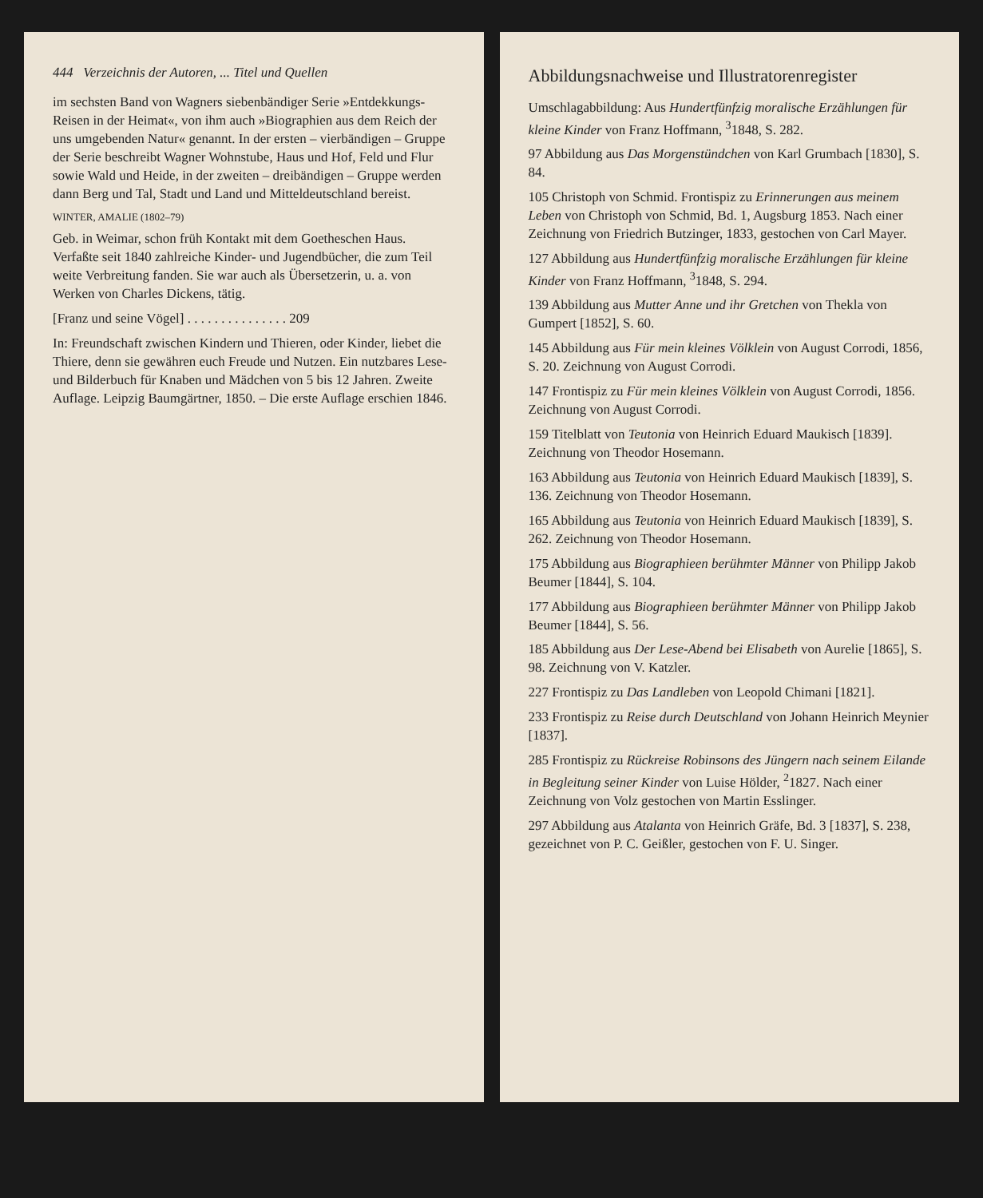444 Verzeichnis der Autoren, ... Titel und Quellen
im sechsten Band von Wagners siebenbändiger Serie »Entdekkungs-Reisen in der Heimat«, von ihm auch »Biographien aus dem Reich der uns umgebenden Natur« genannt. In der ersten – vierbändigen – Gruppe der Serie beschreibt Wagner Wohnstube, Haus und Hof, Feld und Flur sowie Wald und Heide, in der zweiten – dreibändigen – Gruppe werden dann Berg und Tal, Stadt und Land und Mitteldeutschland bereist.
WINTER, AMALIE (1802–79)
Geb. in Weimar, schon früh Kontakt mit dem Goetheschen Haus. Verfaßte seit 1840 zahlreiche Kinder- und Jugendbücher, die zum Teil weite Verbreitung fanden. Sie war auch als Übersetzerin, u. a. von Werken von Charles Dickens, tätig.
[Franz und seine Vögel] . . . . . . . . . . . . . . . 209
In: Freundschaft zwischen Kindern und Thieren, oder Kinder, liebet die Thiere, denn sie gewähren euch Freude und Nutzen. Ein nutzbares Lese- und Bilderbuch für Knaben und Mädchen von 5 bis 12 Jahren. Zweite Auflage. Leipzig Baumgärtner, 1850. – Die erste Auflage erschien 1846.
Abbildungsnachweise und Illustratorenregister
Umschlagabbildung: Aus Hundertfünfzig moralische Erzählungen für kleine Kinder von Franz Hoffmann, <sup>3</sup>1848, S. 282.
97 Abbildung aus Das Morgenstündchen von Karl Grumbach [1830], S. 84.
105 Christoph von Schmid. Frontispiz zu Erinnerungen aus meinem Leben von Christoph von Schmid, Bd. 1, Augsburg 1853. Nach einer Zeichnung von Friedrich Butzinger, 1833, gestochen von Carl Mayer.
127 Abbildung aus Hundertfünfzig moralische Erzählungen für kleine Kinder von Franz Hoffmann, <sup>3</sup>1848, S. 294.
139 Abbildung aus Mutter Anne und ihr Gretchen von Thekla von Gumpert [1852], S. 60.
145 Abbildung aus Für mein kleines Völklein von August Corrodi, 1856, S. 20. Zeichnung von August Corrodi.
147 Frontispiz zu Für mein kleines Völklein von August Corrodi, 1856. Zeichnung von August Corrodi.
159 Titelblatt von Teutonia von Heinrich Eduard Maukisch [1839]. Zeichnung von Theodor Hosemann.
163 Abbildung aus Teutonia von Heinrich Eduard Maukisch [1839], S. 136. Zeichnung von Theodor Hosemann.
165 Abbildung aus Teutonia von Heinrich Eduard Maukisch [1839], S. 262. Zeichnung von Theodor Hosemann.
175 Abbildung aus Biographieen berühmter Männer von Philipp Jakob Beumer [1844], S. 104.
177 Abbildung aus Biographieen berühmter Männer von Philipp Jakob Beumer [1844], S. 56.
185 Abbildung aus Der Lese-Abend bei Elisabeth von Aurelie [1865], S. 98. Zeichnung von V. Katzler.
227 Frontispiz zu Das Landleben von Leopold Chimani [1821].
233 Frontispiz zu Reise durch Deutschland von Johann Heinrich Meynier [1837].
285 Frontispiz zu Rückreise Robinsons des Jüngern nach seinem Eilande in Begleitung seiner Kinder von Luise Hölder, <sup>2</sup>1827. Nach einer Zeichnung von Volz gestochen von Martin Esslinger.
297 Abbildung aus Atalanta von Heinrich Gräfe, Bd. 3 [1837], S. 238, gezeichnet von P. C. Geißler, gestochen von F. U. Singer.